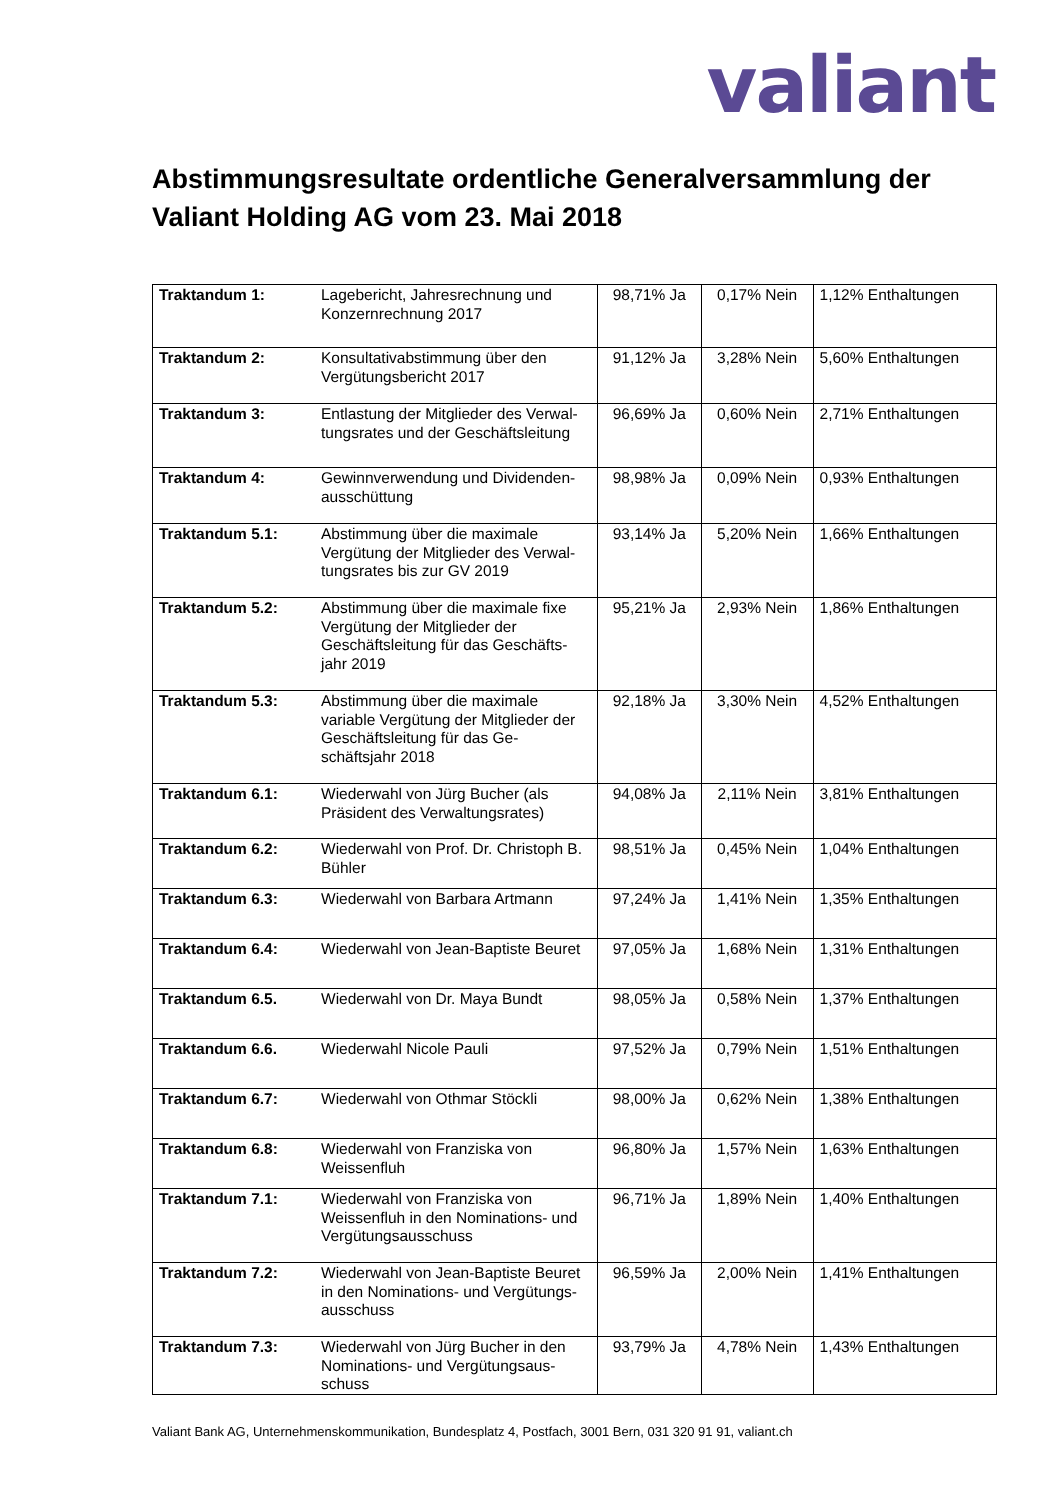valiant
Abstimmungsresultate ordentliche Generalversammlung der Valiant Holding AG vom 23. Mai 2018
| Traktandum 1: | Lagebericht, Jahresrechnung und Konzernrechnung 2017 | 98,71% Ja | 0,17% Nein | 1,12% Enthaltungen |
| Traktandum 2: | Konsultativabstimmung über den Vergütungsbericht 2017 | 91,12% Ja | 3,28% Nein | 5,60% Enthaltungen |
| Traktandum 3: | Entlastung der Mitglieder des Verwal-tungsrates und der Geschäftsleitung | 96,69% Ja | 0,60% Nein | 2,71% Enthaltungen |
| Traktandum 4: | Gewinnverwendung und Dividenden-ausschüttung | 98,98% Ja | 0,09% Nein | 0,93% Enthaltungen |
| Traktandum 5.1: | Abstimmung über die maximale Vergütung der Mitglieder des Verwal-tungsrates bis zur GV 2019 | 93,14% Ja | 5,20% Nein | 1,66% Enthaltungen |
| Traktandum 5.2: | Abstimmung über die maximale fixe Vergütung der Mitglieder der Geschäftsleitung für das Geschäfts-jahr 2019 | 95,21% Ja | 2,93% Nein | 1,86% Enthaltungen |
| Traktandum 5.3: | Abstimmung über die maximale variable Vergütung der Mitglieder der Geschäftsleitung für das Ge-schäftsjahr 2018 | 92,18% Ja | 3,30% Nein | 4,52% Enthaltungen |
| Traktandum 6.1: | Wiederwahl von Jürg Bucher (als Präsident des Verwaltungsrates) | 94,08% Ja | 2,11% Nein | 3,81% Enthaltungen |
| Traktandum 6.2: | Wiederwahl von Prof. Dr. Christoph B. Bühler | 98,51% Ja | 0,45% Nein | 1,04% Enthaltungen |
| Traktandum 6.3: | Wiederwahl von Barbara Artmann | 97,24% Ja | 1,41% Nein | 1,35% Enthaltungen |
| Traktandum 6.4: | Wiederwahl von Jean-Baptiste Beuret | 97,05% Ja | 1,68% Nein | 1,31% Enthaltungen |
| Traktandum 6.5. | Wiederwahl von Dr. Maya Bundt | 98,05% Ja | 0,58% Nein | 1,37% Enthaltungen |
| Traktandum 6.6. | Wiederwahl Nicole Pauli | 97,52% Ja | 0,79% Nein | 1,51% Enthaltungen |
| Traktandum 6.7: | Wiederwahl von Othmar Stöckli | 98,00% Ja | 0,62% Nein | 1,38% Enthaltungen |
| Traktandum 6.8: | Wiederwahl von Franziska von Weissenfluh | 96,80% Ja | 1,57% Nein | 1,63% Enthaltungen |
| Traktandum 7.1: | Wiederwahl von Franziska von Weissenfluh in den Nominations- und Vergütungsausschuss | 96,71% Ja | 1,89% Nein | 1,40% Enthaltungen |
| Traktandum 7.2: | Wiederwahl von Jean-Baptiste Beuret in den Nominations- und Vergütungs-ausschuss | 96,59% Ja | 2,00% Nein | 1,41% Enthaltungen |
| Traktandum 7.3: | Wiederwahl von Jürg Bucher in den Nominations- und Vergütungsaus-schuss | 93,79% Ja | 4,78% Nein | 1,43% Enthaltungen |
Valiant Bank AG, Unternehmenskommunikation, Bundesplatz 4, Postfach, 3001 Bern, 031 320 91 91, valiant.ch